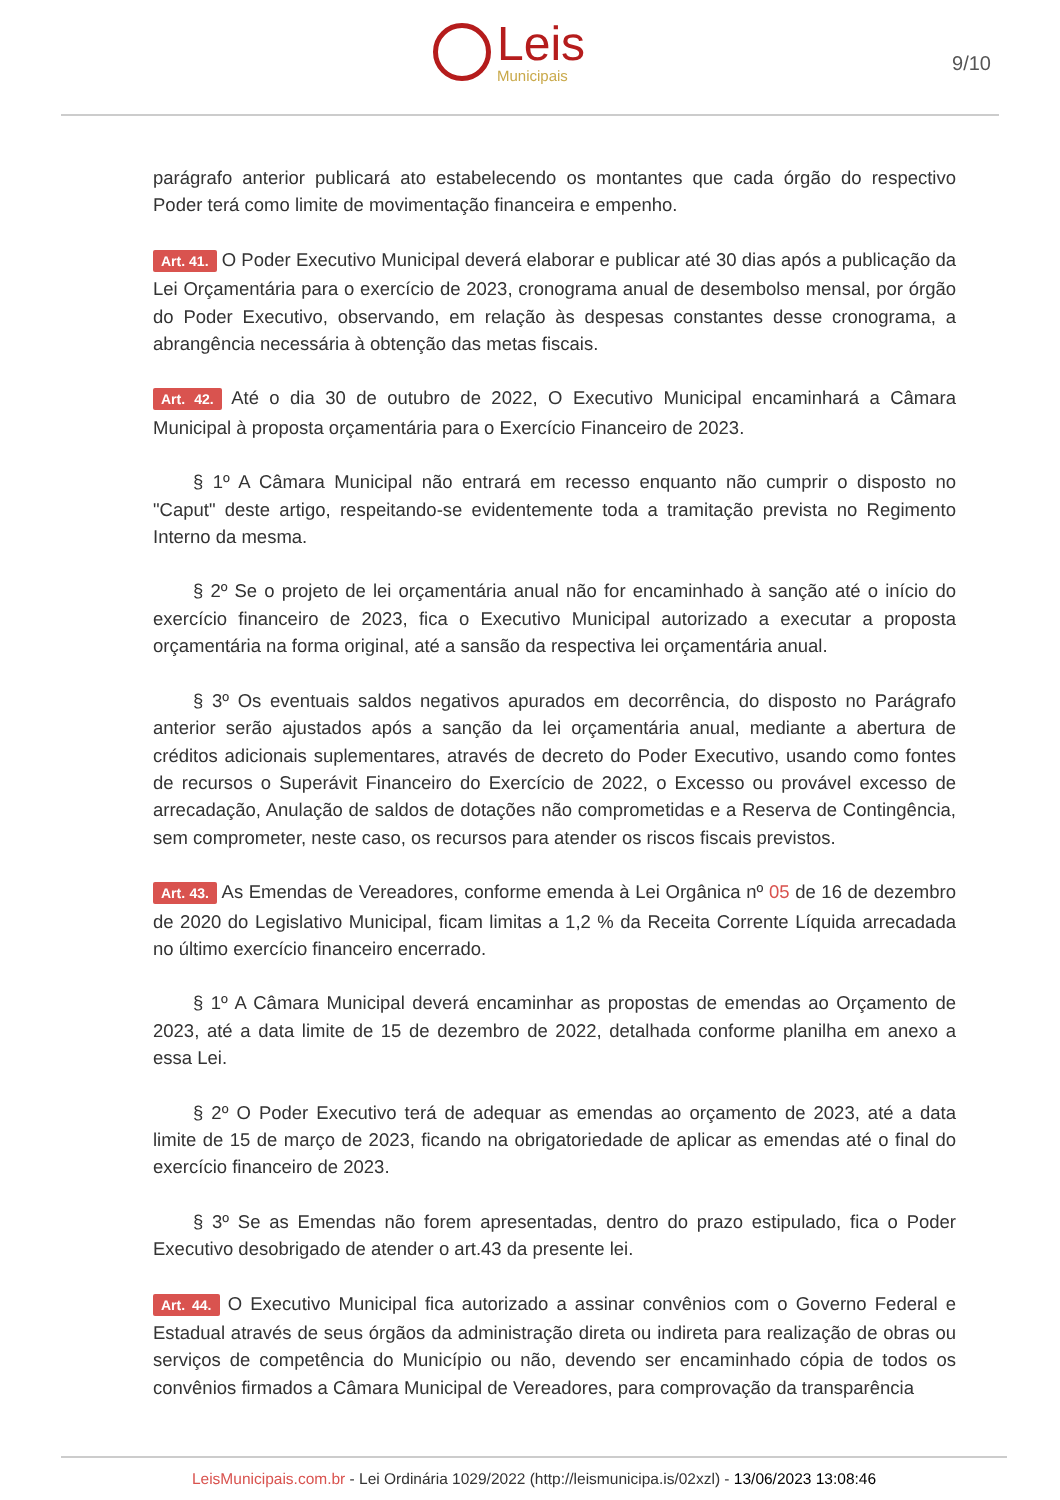Leis
Municipais
9/10
parágrafo anterior publicará ato estabelecendo os montantes que cada órgão do respectivo Poder terá como limite de movimentação financeira e empenho.
Art. 41. O Poder Executivo Municipal deverá elaborar e publicar até 30 dias após a publicação da Lei Orçamentária para o exercício de 2023, cronograma anual de desembolso mensal, por órgão do Poder Executivo, observando, em relação às despesas constantes desse cronograma, a abrangência necessária à obtenção das metas fiscais.
Art. 42. Até o dia 30 de outubro de 2022, O Executivo Municipal encaminhará a Câmara Municipal à proposta orçamentária para o Exercício Financeiro de 2023.
§ 1º A Câmara Municipal não entrará em recesso enquanto não cumprir o disposto no "Caput" deste artigo, respeitando-se evidentemente toda a tramitação prevista no Regimento Interno da mesma.
§ 2º Se o projeto de lei orçamentária anual não for encaminhado à sanção até o início do exercício financeiro de 2023, fica o Executivo Municipal autorizado a executar a proposta orçamentária na forma original, até a sansão da respectiva lei orçamentária anual.
§ 3º Os eventuais saldos negativos apurados em decorrência, do disposto no Parágrafo anterior serão ajustados após a sanção da lei orçamentária anual, mediante a abertura de créditos adicionais suplementares, através de decreto do Poder Executivo, usando como fontes de recursos o Superávit Financeiro do Exercício de 2022, o Excesso ou provável excesso de arrecadação, Anulação de saldos de dotações não comprometidas e a Reserva de Contingência, sem comprometer, neste caso, os recursos para atender os riscos fiscais previstos.
Art. 43. As Emendas de Vereadores, conforme emenda à Lei Orgânica nº 05 de 16 de dezembro de 2020 do Legislativo Municipal, ficam limitas a 1,2 % da Receita Corrente Líquida arrecadada no último exercício financeiro encerrado.
§ 1º A Câmara Municipal deverá encaminhar as propostas de emendas ao Orçamento de 2023, até a data limite de 15 de dezembro de 2022, detalhada conforme planilha em anexo a essa Lei.
§ 2º O Poder Executivo terá de adequar as emendas ao orçamento de 2023, até a data limite de 15 de março de 2023, ficando na obrigatoriedade de aplicar as emendas até o final do exercício financeiro de 2023.
§ 3º Se as Emendas não forem apresentadas, dentro do prazo estipulado, fica o Poder Executivo desobrigado de atender o art.43 da presente lei.
Art. 44. O Executivo Municipal fica autorizado a assinar convênios com o Governo Federal e Estadual através de seus órgãos da administração direta ou indireta para realização de obras ou serviços de competência do Município ou não, devendo ser encaminhado cópia de todos os convênios firmados a Câmara Municipal de Vereadores, para comprovação da transparência
LeisMunicipais.com.br - Lei Ordinária 1029/2022 (http://leismunicipa.is/02xzl) - 13/06/2023 13:08:46